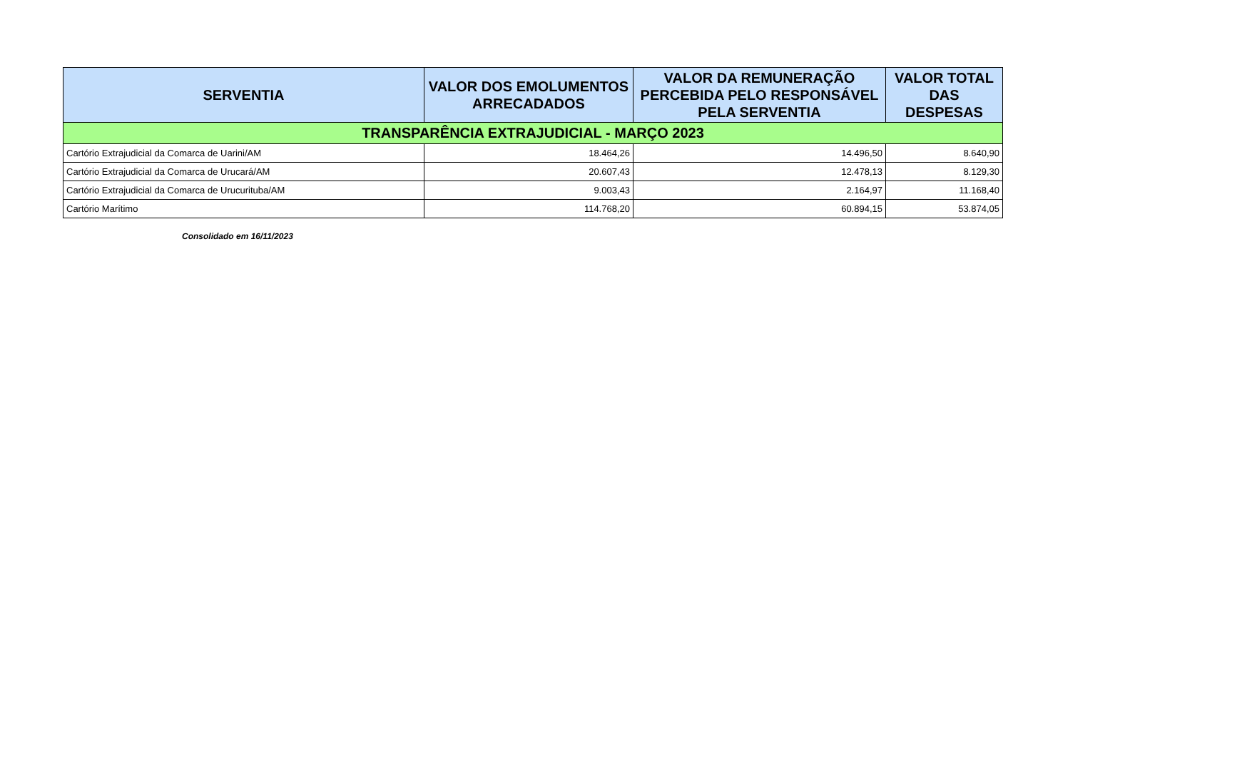| SERVENTIA | VALOR DOS EMOLUMENTOS ARRECADADOS | VALOR DA REMUNERAÇÃO PERCEBIDA PELO RESPONSÁVEL PELA SERVENTIA | VALOR TOTAL DAS DESPESAS |
| --- | --- | --- | --- |
| TRANSPARÊNCIA EXTRAJUDICIAL - MARÇO 2023 | | | |
| Cartório Extrajudicial da Comarca de Uarini/AM | 18.464,26 | 14.496,50 | 8.640,90 |
| Cartório Extrajudicial da Comarca de Urucará/AM | 20.607,43 | 12.478,13 | 8.129,30 |
| Cartório Extrajudicial da Comarca de Urucurituba/AM | 9.003,43 | 2.164,97 | 11.168,40 |
| Cartório Marítimo | 114.768,20 | 60.894,15 | 53.874,05 |
Consolidado em 16/11/2023